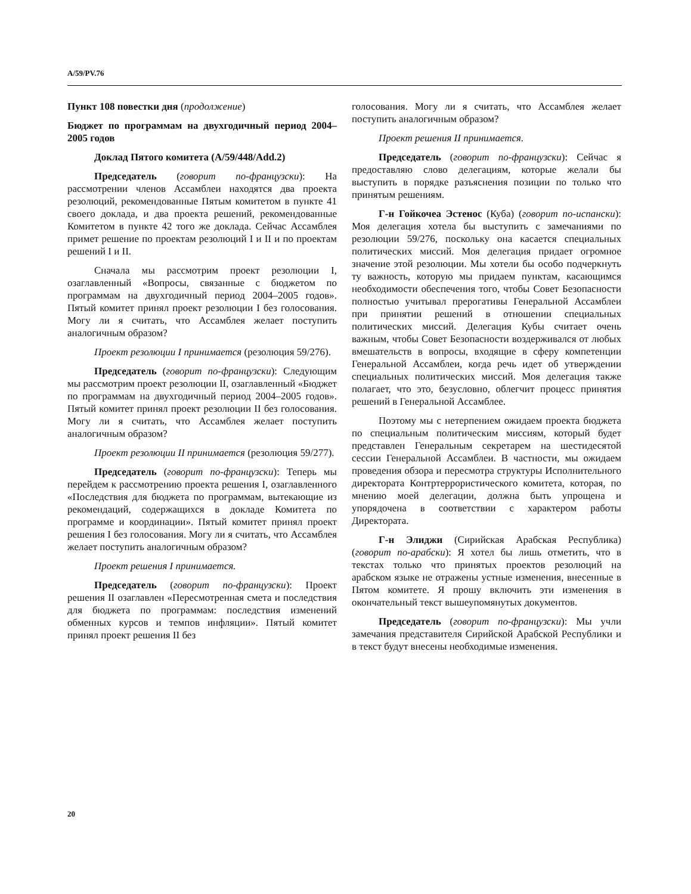A/59/PV.76
Пункт 108 повестки дня (продолжение)
Бюджет по программам на двухгодичный период 2004–2005 годов
Доклад Пятого комитета (A/59/448/Add.2)
Председатель (говорит по-французски): На рассмотрении членов Ассамблеи находятся два проекта резолюций, рекомендованные Пятым комитетом в пункте 41 своего доклада, и два проекта решений, рекомендованные Комитетом в пункте 42 того же доклада. Сейчас Ассамблея примет решение по проектам резолюций I и II и по проектам решений I и II.
Сначала мы рассмотрим проект резолюции I, озаглавленный «Вопросы, связанные с бюджетом по программам на двухгодичный период 2004–2005 годов». Пятый комитет принял проект резолюции I без голосования. Могу ли я считать, что Ассамблея желает поступить аналогичным образом?
Проект резолюции I принимается (резолюция 59/276).
Председатель (говорит по-французски): Следующим мы рассмотрим проект резолюции II, озаглавленный «Бюджет по программам на двухгодичный период 2004–2005 годов». Пятый комитет принял проект резолюции II без голосования. Могу ли я считать, что Ассамблея желает поступить аналогичным образом?
Проект резолюции II принимается (резолюция 59/277).
Председатель (говорит по-французски): Теперь мы перейдем к рассмотрению проекта решения I, озаглавленного «Последствия для бюджета по программам, вытекающие из рекомендаций, содержащихся в докладе Комитета по программе и координации». Пятый комитет принял проект решения I без голосования. Могу ли я считать, что Ассамблея желает поступить аналогичным образом?
Проект решения I принимается.
Председатель (говорит по-французски): Проект решения II озаглавлен «Пересмотренная смета и последствия для бюджета по программам: последствия изменений обменных курсов и темпов инфляции». Пятый комитет принял проект решения II без
голосования. Могу ли я считать, что Ассамблея желает поступить аналогичным образом?
Проект решения II принимается.
Председатель (говорит по-французски): Сейчас я предоставляю слово делегациям, которые желали бы выступить в порядке разъяснения позиции по только что принятым решениям.
Г-н Гойкочеа Эстенос (Куба) (говорит по-испански): Моя делегация хотела бы выступить с замечаниями по резолюции 59/276, поскольку она касается специальных политических миссий. Моя делегация придает огромное значение этой резолюции. Мы хотели бы особо подчеркнуть ту важность, которую мы придаем пунктам, касающимся необходимости обеспечения того, чтобы Совет Безопасности полностью учитывал прерогативы Генеральной Ассамблеи при принятии решений в отношении специальных политических миссий. Делегация Кубы считает очень важным, чтобы Совет Безопасности воздерживался от любых вмешательств в вопросы, входящие в сферу компетенции Генеральной Ассамблеи, когда речь идет об утверждении специальных политических миссий. Моя делегация также полагает, что это, безусловно, облегчит процесс принятия решений в Генеральной Ассамблее.
Поэтому мы с нетерпением ожидаем проекта бюджета по специальным политическим миссиям, который будет представлен Генеральным секретарем на шестидесятой сессии Генеральной Ассамблеи. В частности, мы ожидаем проведения обзора и пересмотра структуры Исполнительного директората Контртеррористического комитета, которая, по мнению моей делегации, должна быть упрощена и упорядочена в соответствии с характером работы Директората.
Г-н Элиджи (Сирийская Арабская Республика) (говорит по-арабски): Я хотел бы лишь отметить, что в текстах только что принятых проектов резолюций на арабском языке не отражены устные изменения, внесенные в Пятом комитете. Я прошу включить эти изменения в окончательный текст вышеупомянутых документов.
Председатель (говорит по-французски): Мы учли замечания представителя Сирийской Арабской Республики и в текст будут внесены необходимые изменения.
20